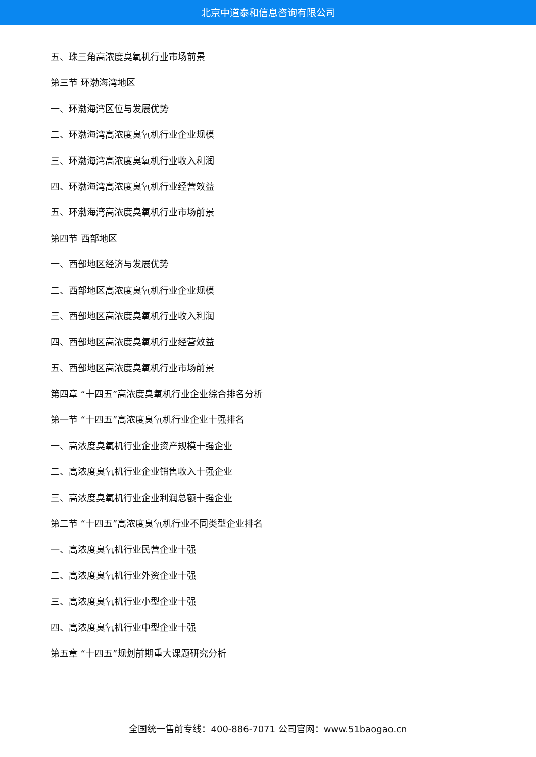北京中道泰和信息咨询有限公司
五、珠三角高浓度臭氧机行业市场前景
第三节 环渤海湾地区
一、环渤海湾区位与发展优势
二、环渤海湾高浓度臭氧机行业企业规模
三、环渤海湾高浓度臭氧机行业收入利润
四、环渤海湾高浓度臭氧机行业经营效益
五、环渤海湾高浓度臭氧机行业市场前景
第四节 西部地区
一、西部地区经济与发展优势
二、西部地区高浓度臭氧机行业企业规模
三、西部地区高浓度臭氧机行业收入利润
四、西部地区高浓度臭氧机行业经营效益
五、西部地区高浓度臭氧机行业市场前景
第四章 “十四五”高浓度臭氧机行业企业综合排名分析
第一节 “十四五”高浓度臭氧机行业企业十强排名
一、高浓度臭氧机行业企业资产规模十强企业
二、高浓度臭氧机行业企业销售收入十强企业
三、高浓度臭氧机行业企业利润总额十强企业
第二节 “十四五”高浓度臭氧机行业不同类型企业排名
一、高浓度臭氧机行业民营企业十强
二、高浓度臭氧机行业外资企业十强
三、高浓度臭氧机行业小型企业十强
四、高浓度臭氧机行业中型企业十强
第五章 “十四五”规划前期重大课题研究分析
全国统一售前专线：400-886-7071 公司官网：www.51baogao.cn